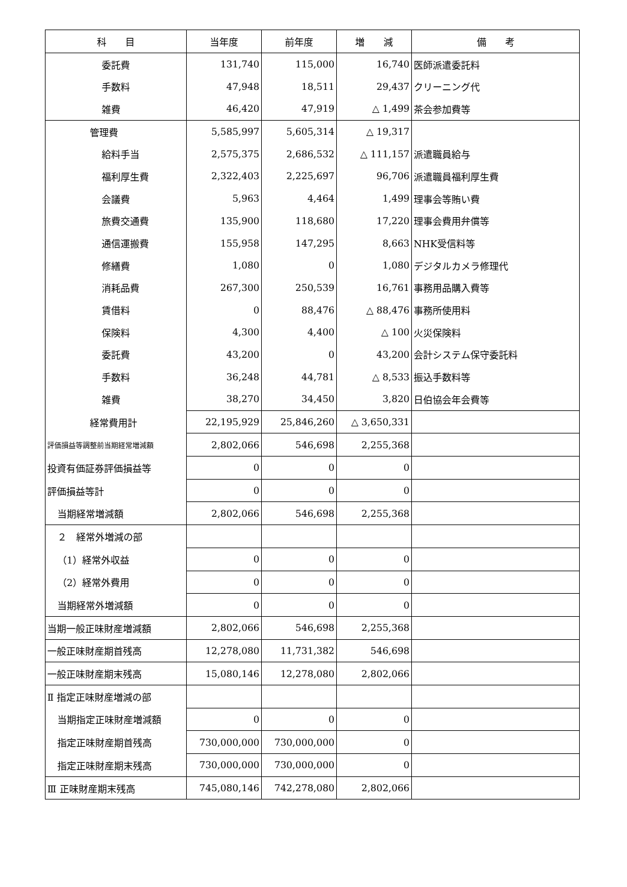| 科 目 | 当年度 | 前年度 | 増 減 | 備 考 |
| --- | --- | --- | --- | --- |
| 委託費 | 131,740 | 115,000 | 16,740 | 医師派遣委託料 |
| 手数料 | 47,948 | 18,511 | 29,437 | クリーニング代 |
| 雑費 | 46,420 | 47,919 | △ 1,499 | 茶会参加費等 |
| 管理費 | 5,585,997 | 5,605,314 | △ 19,317 | |
| 給料手当 | 2,575,375 | 2,686,532 | △ 111,157 | 派遣職員給与 |
| 福利厚生費 | 2,322,403 | 2,225,697 | 96,706 | 派遣職員福利厚生費 |
| 会議費 | 5,963 | 4,464 | 1,499 | 理事会等賄い費 |
| 旅費交通費 | 135,900 | 118,680 | 17,220 | 理事会費用弁償等 |
| 通信運搬費 | 155,958 | 147,295 | 8,663 | NHK受信料等 |
| 修繕費 | 1,080 | 0 | 1,080 | デジタルカメラ修理代 |
| 消耗品費 | 267,300 | 250,539 | 16,761 | 事務用品購入費等 |
| 賃借料 | 0 | 88,476 | △ 88,476 | 事務所使用料 |
| 保険料 | 4,300 | 4,400 | △ 100 | 火災保険料 |
| 委託費 | 43,200 | 0 | 43,200 | 会計システム保守委託料 |
| 手数料 | 36,248 | 44,781 | △ 8,533 | 振込手数料等 |
| 雑費 | 38,270 | 34,450 | 3,820 | 日伯協会年会費等 |
| 経常費用計 | 22,195,929 | 25,846,260 | △ 3,650,331 | |
| 評価損益等調整前当期経常増減額 | 2,802,066 | 546,698 | 2,255,368 | |
| 投資有価証券評価損益等 | 0 | 0 | 0 | |
| 評価損益等計 | 0 | 0 | 0 | |
| 当期経常増減額 | 2,802,066 | 546,698 | 2,255,368 | |
| ２ 経常外増減の部 | | | | |
| （1）経常外収益 | 0 | 0 | 0 | |
| （2）経常外費用 | 0 | 0 | 0 | |
| 当期経常外増減額 | 0 | 0 | 0 | |
| 当期一般正味財産増減額 | 2,802,066 | 546,698 | 2,255,368 | |
| 一般正味財産期首残高 | 12,278,080 | 11,731,382 | 546,698 | |
| 一般正味財産期末残高 | 15,080,146 | 12,278,080 | 2,802,066 | |
| Ⅱ 指定正味財産増減の部 | | | | |
| 当期指定正味財産増減額 | 0 | 0 | 0 | |
| 指定正味財産期首残高 | 730,000,000 | 730,000,000 | 0 | |
| 指定正味財産期末残高 | 730,000,000 | 730,000,000 | 0 | |
| Ⅲ 正味財産期末残高 | 745,080,146 | 742,278,080 | 2,802,066 | |